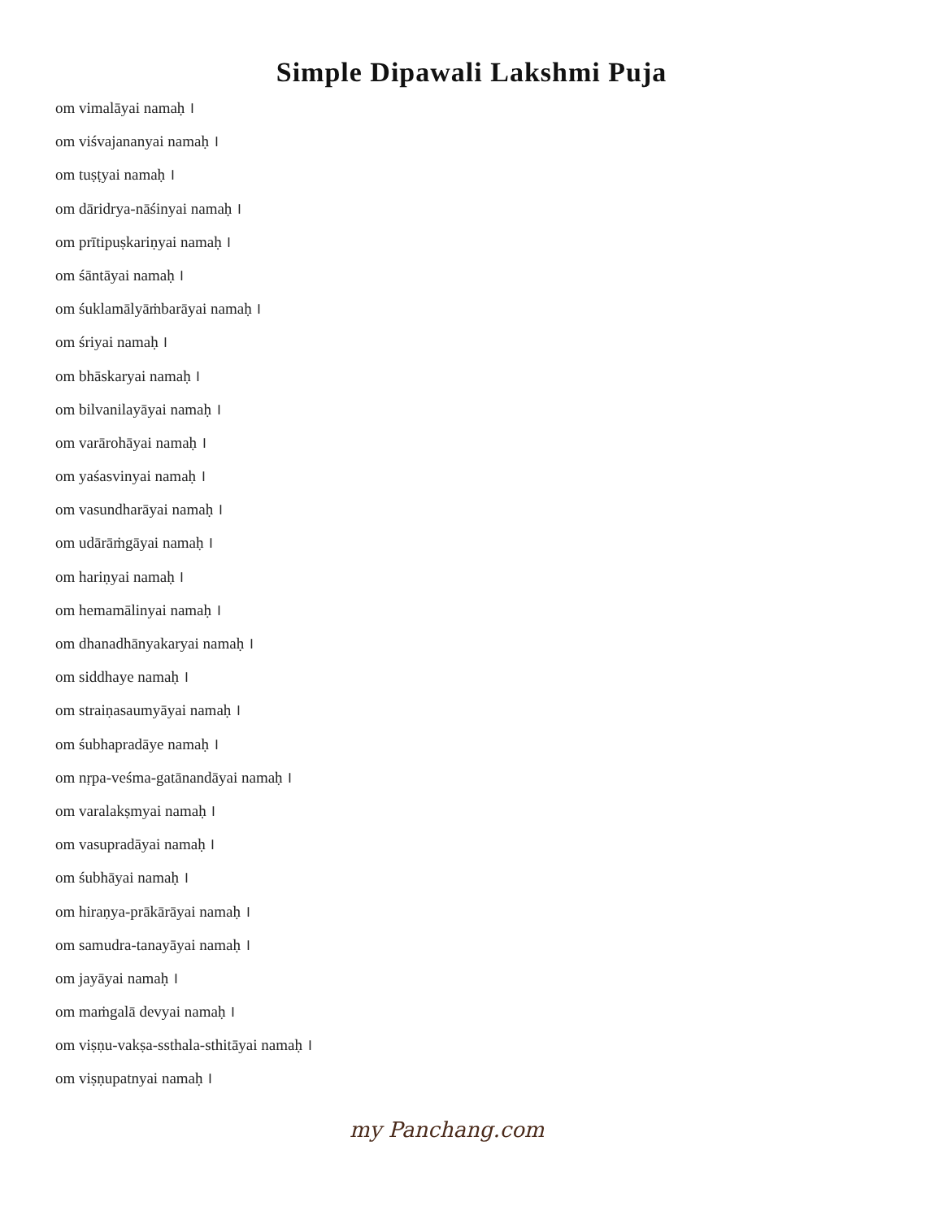Simple Dipawali Lakshmi Puja
om vimalāyai namaḥ ।
om viśvajananyai namaḥ ।
om tuṣṭyai namaḥ ।
om dāridrya-nāśinyai namaḥ ।
om prītipuṣkariṇyai namaḥ ।
om śāntāyai namaḥ ।
om śuklamālyāṁbarāyai namaḥ ।
om śriyai namaḥ ।
om bhāskaryai namaḥ ।
om bilvanilayāyai namaḥ ।
om varārohāyai namaḥ ।
om yaśasvinyai namaḥ ।
om vasundharāyai namaḥ ।
om udārāṁgāyai namaḥ ।
om hariṇyai namaḥ ।
om hemamālinyai namaḥ ।
om dhanadhānyakaryai namaḥ ।
om siddhaye namaḥ ।
om straiṇasaumyāyai namaḥ ।
om śubhapradāye namaḥ ।
om nṛpa-veśma-gatānandāyai namaḥ ।
om varalakṣmyai namaḥ ।
om vasupradāyai namaḥ ।
om śubhāyai namaḥ ।
om hiraṇya-prākārāyai namaḥ ।
om samudra-tanayāyai namaḥ ।
om jayāyai namaḥ ।
om maṁgalā devyai namaḥ ।
om viṣṇu-vakṣa-ssthala-sthitāyai namaḥ ।
om viṣṇupatnyai namaḥ ।
my Panchang.com